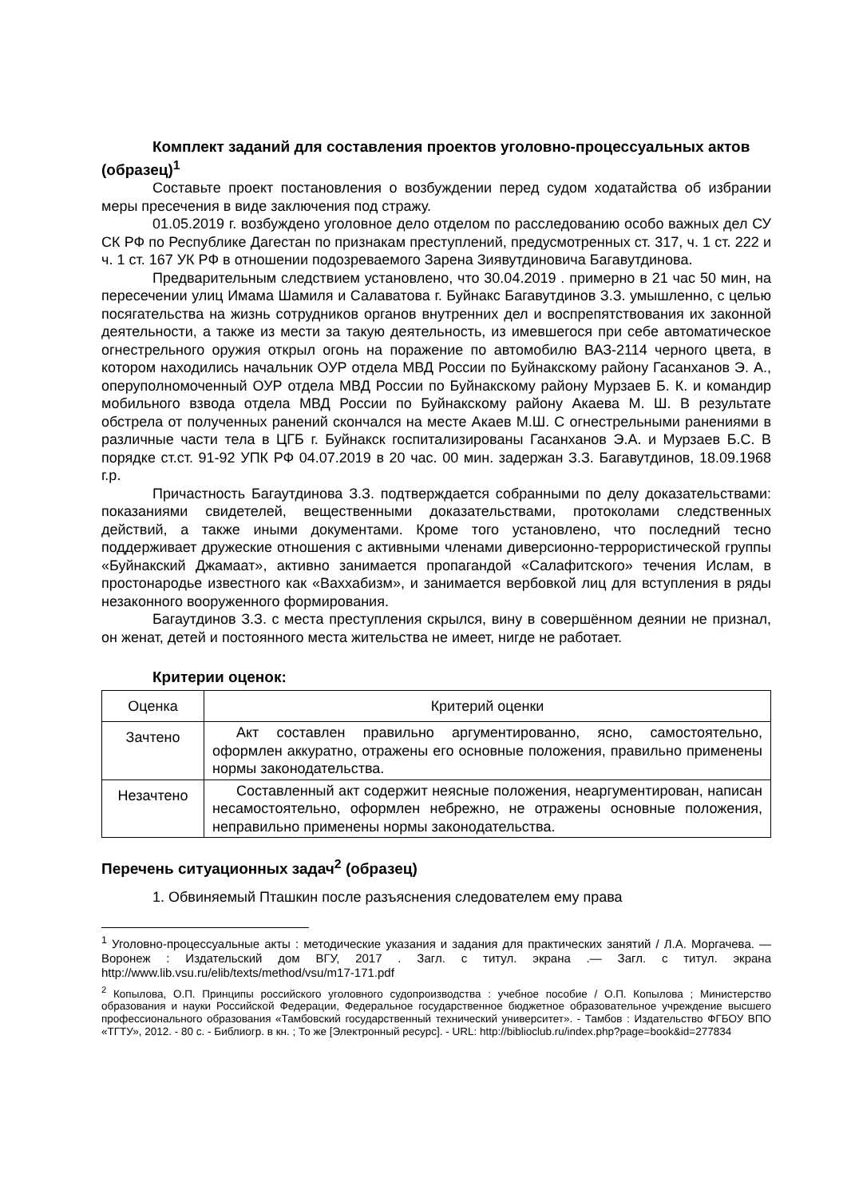Комплект заданий для составления проектов уголовно-процессуальных актов (образец)<sup>1</sup>
Составьте проект постановления о возбуждении перед судом ходатайства об избрании меры пресечения в виде заключения под стражу.
01.05.2019 г. возбуждено уголовное дело отделом по расследованию особо важных дел СУ СК РФ по Республике Дагестан по признакам преступлений, предусмотренных ст. 317, ч. 1 ст. 222 и ч. 1 ст. 167 УК РФ в отношении подозреваемого Зарена Зиявутдиновича Багавутдинова.
Предварительным следствием установлено, что 30.04.2019 . примерно в 21 час 50 мин, на пересечении улиц Имама Шамиля и Салаватова г. Буйнакс Багавутдинов З.З. умышленно, с целью посягательства на жизнь сотрудников органов внутренних дел и воспрепятствования их законной деятельности, а также из мести за такую деятельность, из имевшегося при себе автоматическое огнестрельного оружия открыл огонь на поражение по автомобилю ВАЗ-2114 черного цвета, в котором находились начальник ОУР отдела МВД России по Буйнакскому району Гасанханов Э. А., оперуполномоченный ОУР отдела МВД России по Буйнакскому району Мурзаев Б. К. и командир мобильного взвода отдела МВД России по Буйнакскому району Акаева М. Ш. В результате обстрела от полученных ранений скончался на месте Акаев М.Ш. С огнестрельными ранениями в различные части тела в ЦГБ г. Буйнакск госпитализированы Гасанханов Э.А. и Мурзаев Б.С. В порядке ст.ст. 91-92 УПК РФ 04.07.2019 в 20 час. 00 мин. задержан З.З. Багавутдинов, 18.09.1968 г.р.
Причастность Багаутдинова З.З. подтверждается собранными по делу доказательствами: показаниями свидетелей, вещественными доказательствами, протоколами следственных действий, а также иными документами. Кроме того установлено, что последний тесно поддерживает дружеские отношения с активными членами диверсионно-террористической группы «Буйнакский Джамаат», активно занимается пропагандой «Салафитского» течения Ислам, в простонародье известного как «Ваххабизм», и занимается вербовкой лиц для вступления в ряды незаконного вооруженного формирования.
Багаутдинов З.З. с места преступления скрылся, вину в совершённом деянии не признал, он женат, детей и постоянного места жительства не имеет, нигде не работает.
Критерии оценок:
| Оценка | Критерий оценки |
| Зачтено | Акт составлен правильно аргументированно, ясно, самостоятельно, оформлен аккуратно, отражены его основные положения, правильно применены нормы законодательства. |
| Незачтено | Составленный акт содержит неясные положения, неаргументирован, написан несамостоятельно, оформлен небрежно, не отражены основные положения, неправильно применены нормы законодательства. |
Перечень ситуационных задач<sup>2</sup> (образец)
1. Обвиняемый Пташкин после разъяснения следователем ему права
<sup>1</sup> Уголовно-процессуальные акты : методические указания и задания для практических занятий / Л.А. Моргачева. — Воронеж : Издательский дом ВГУ, 2017 . Загл. с титул. экрана .— Загл. с титул. экрана http://www.lib.vsu.ru/elib/texts/method/vsu/m17-171.pdf
<sup>2</sup> Копылова, О.П. Принципы российского уголовного судопроизводства : учебное пособие / О.П. Копылова ; Министерство образования и науки Российской Федерации, Федеральное государственное бюджетное образовательное учреждение высшего профессионального образования «Тамбовский государственный технический университет». - Тамбов : Издательство ФГБОУ ВПО «ТГТУ», 2012. - 80 с. - Библиогр. в кн. ; То же [Электронный ресурс]. - URL: http://biblioclub.ru/index.php?page=book&id=277834